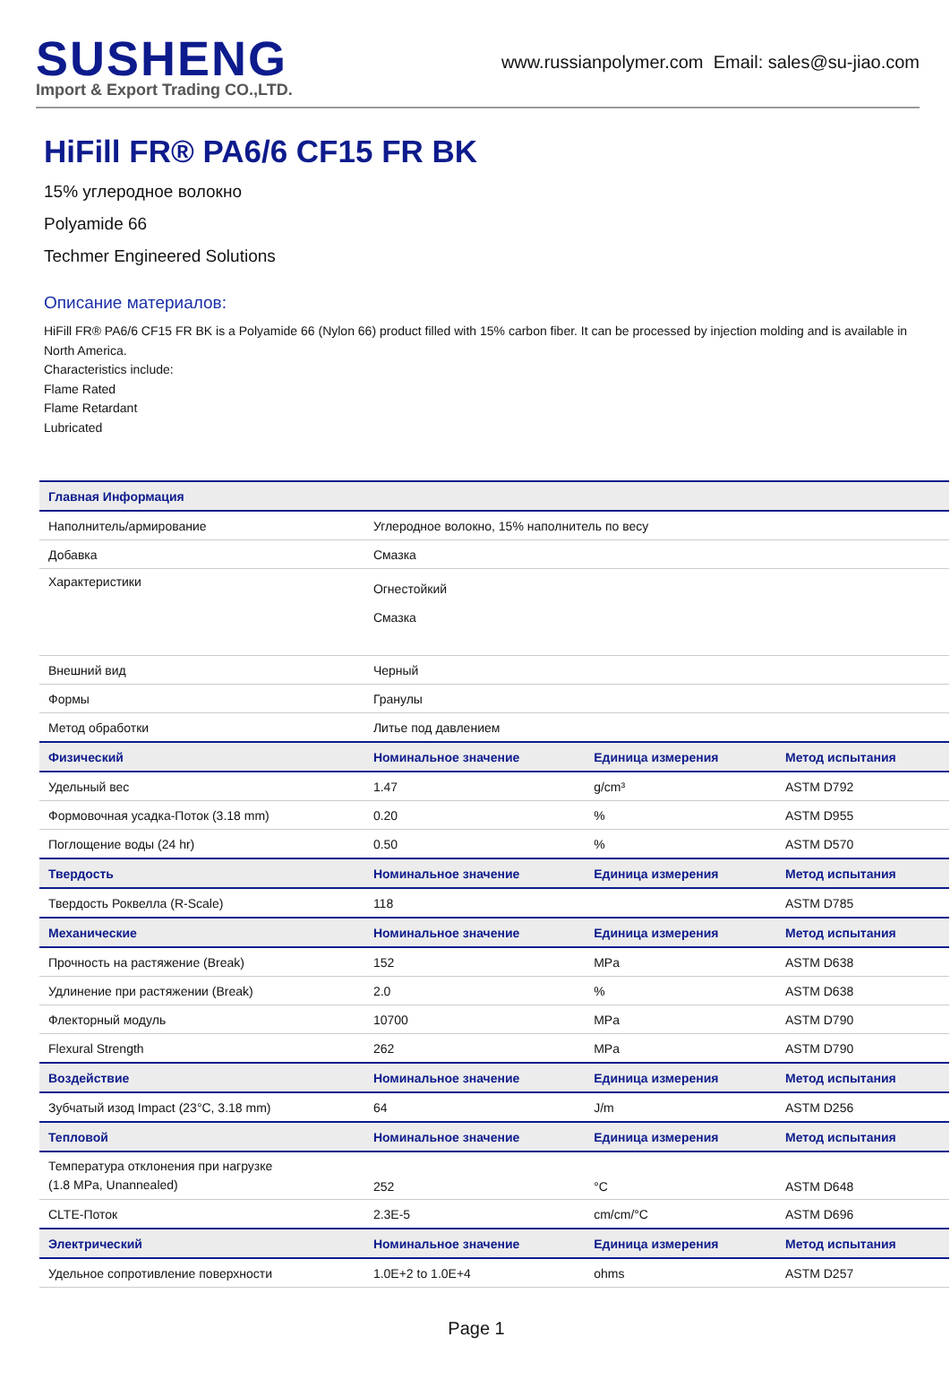SUSHENG
Import & Export Trading CO.,LTD.
www.russianpolymer.com Email: sales@su-jiao.com
HiFill FR® PA6/6 CF15 FR BK
15% углеродное волокно
Polyamide 66
Techmer Engineered Solutions
Описание материалов:
HiFill FR® PA6/6 CF15 FR BK is a Polyamide 66 (Nylon 66) product filled with 15% carbon fiber. It can be processed by injection molding and is available in North America.
Characteristics include:
Flame Rated
Flame Retardant
Lubricated
| Главная Информация | | | |
| --- | --- | --- | --- |
| Наполнитель/армирование | Углеродное волокно, 15% наполнитель по весу | | |
| Добавка | Смазка | | |
| Характеристики | Огнестойкий Смазка | | |
| Внешний вид | Черный | | |
| Формы | Гранулы | | |
| Метод обработки | Литье под давлением | | |
| Физический | Номинальное значение | Единица измерения | Метод испытания |
| Удельный вес | 1.47 | g/cm³ | ASTM D792 |
| Формовочная усадка-Поток (3.18 mm) | 0.20 | % | ASTM D955 |
| Поглощение воды (24 hr) | 0.50 | % | ASTM D570 |
| Твердость | Номинальное значение | Единица измерения | Метод испытания |
| Твердость Роквелла (R-Scale) | 118 | | ASTM D785 |
| Механические | Номинальное значение | Единица измерения | Метод испытания |
| Прочность на растяжение (Break) | 152 | MPa | ASTM D638 |
| Удлинение при растяжении (Break) | 2.0 | % | ASTM D638 |
| Флекторный модуль | 10700 | MPa | ASTM D790 |
| Flexural Strength | 262 | MPa | ASTM D790 |
| Воздействие | Номинальное значение | Единица измерения | Метод испытания |
| Зубчатый изод Impact (23°C, 3.18 mm) | 64 | J/m | ASTM D256 |
| Тепловой | Номинальное значение | Единица измерения | Метод испытания |
| Температура отклонения при нагрузке (1.8 MPa, Unannealed) | 252 | °C | ASTM D648 |
| CLTE-Поток | 2.3E-5 | cm/cm/°C | ASTM D696 |
| Электрический | Номинальное значение | Единица измерения | Метод испытания |
| Удельное сопротивление поверхности | 1.0E+2 to 1.0E+4 | ohms | ASTM D257 |
Page 1